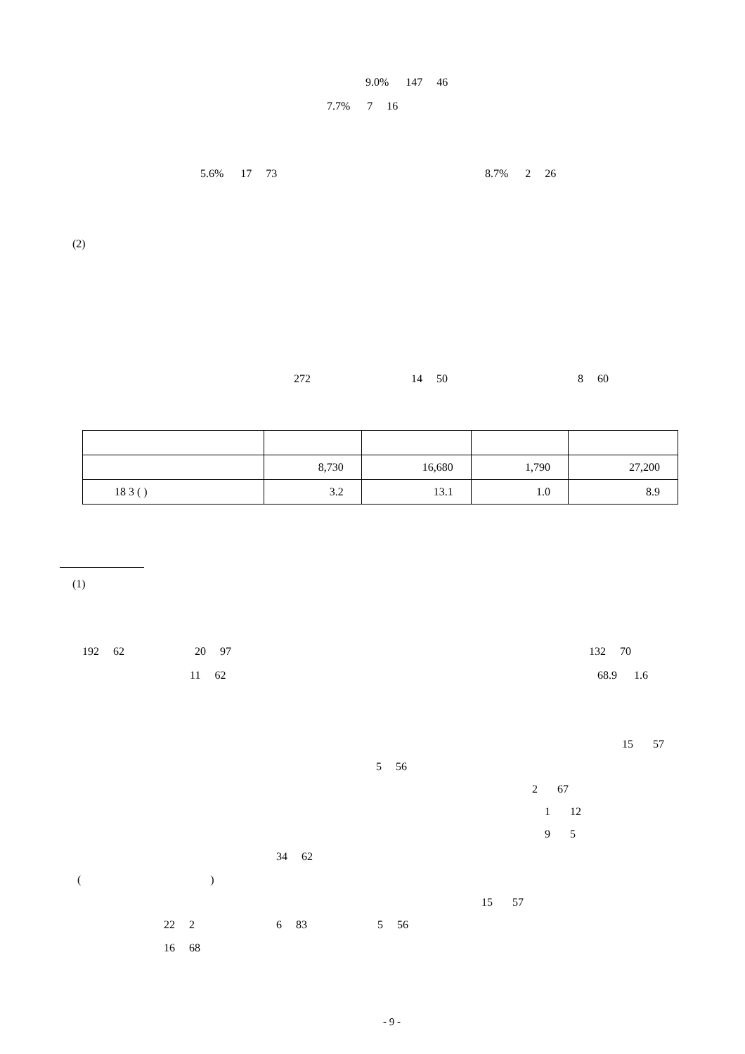9.0% 147 46
7.7% 7 16
5.6% 17 73
8.7% 2 26
(2)
272
14 50
8 60
| | 8,730 | 16,680 | 1,790 | 27,200 |
| 18 3 ( ) | 3.2 | 13.1 | 1.0 | 8.9 |
(1)
192 62 20 97
132 70
11 62
68.9 1.6
15 57
5 56
2 67
1 12
9 5
34 62
( )
15 57
22 2 6 83 5 56
16 68
- 9 -